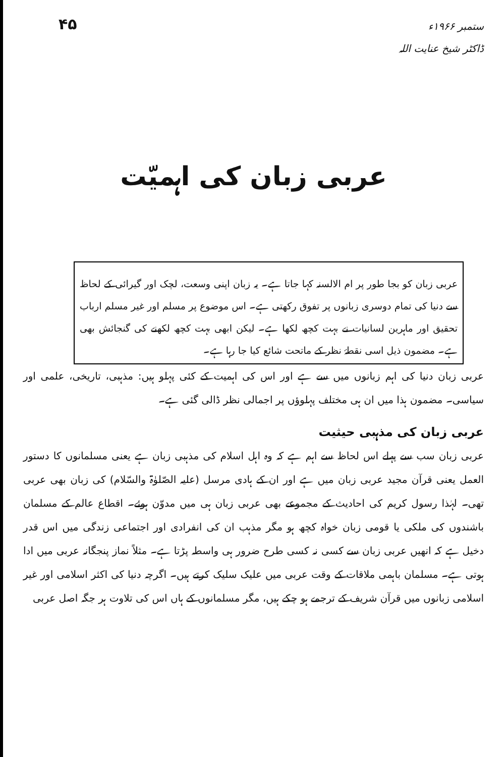۴۵
ستمبر ۱۹۶۶ء
ڈاکٹر شیخ عنایت اللہ
عربی زبان کی اہمیّت
عربی زبان کو بجا طور پر ام الالسنہ کہا جاتا ہے۔ یہ زبان اپنی وسعت، لچک اور گیرائی کے لحاظ سے دنیا کی تمام دوسری زبانوں پر تفوق رکھتی ہے۔ اس موضوع پر مسلم اور غیر مسلم ارباب تحقیق اور ماہرین لسانیات نے بہت کچھ لکھا ہے۔ لیکن ابھی بہت کچھ لکھنے کی گنجائش بھی ہے۔ مضمون ذیل اسی نقطۂ نظر کے ماتحت شائع کیا جا رہا ہے۔
عربی زبان دنیا کی اہم زبانوں میں سے ہے اور اس کی اہمیت کے کئی پہلو ہیں: مذہبی، تاریخی، علمی اور سیاسی۔ مضمون ہذا میں ان ہی مختلف پہلوؤں پر اجمالی نظر ڈالی گئی ہے۔
عربی زبان کی مذہبی حیثیت
عربی زبان سب سے پہلے اس لحاظ سے اہم ہے کہ وہ اہل اسلام کی مذہبی زبان ہے یعنی مسلمانوں کا دستور العمل یعنی قرآن مجید عربی زبان میں ہے اور ان کے ہادی مرسل (علیہ الصّلوٰۃ والسّلام) کی زبان بھی عربی تھی۔ لہٰذا رسول کریم کی احادیث کے مجموعے بھی عربی زبان ہی میں مدوّن ہوئے۔ اقطاع عالم کے مسلمان باشندوں کی ملکی یا قومی زبان خواہ کچھ ہو مگر مذہب ان کی انفرادی اور اجتماعی زندگی میں اس قدر دخیل ہے کہ انھیں عربی زبان سے کسی نہ کسی طرح ضرور ہی واسطہ پڑتا ہے۔ مثلاً نماز پنجگانہ عربی میں ادا ہوتی ہے۔ مسلمان باہمی ملاقات کے وقت عربی میں علیک سلیک کرتے ہیں۔ اگرچہ دنیا کی اکثر اسلامی اور غیر اسلامی زبانوں میں قرآن شریف کے ترجمے ہو چکے ہیں، مگر مسلمانوں کے ہاں اس کی تلاوت ہر جگہ اصل عربی